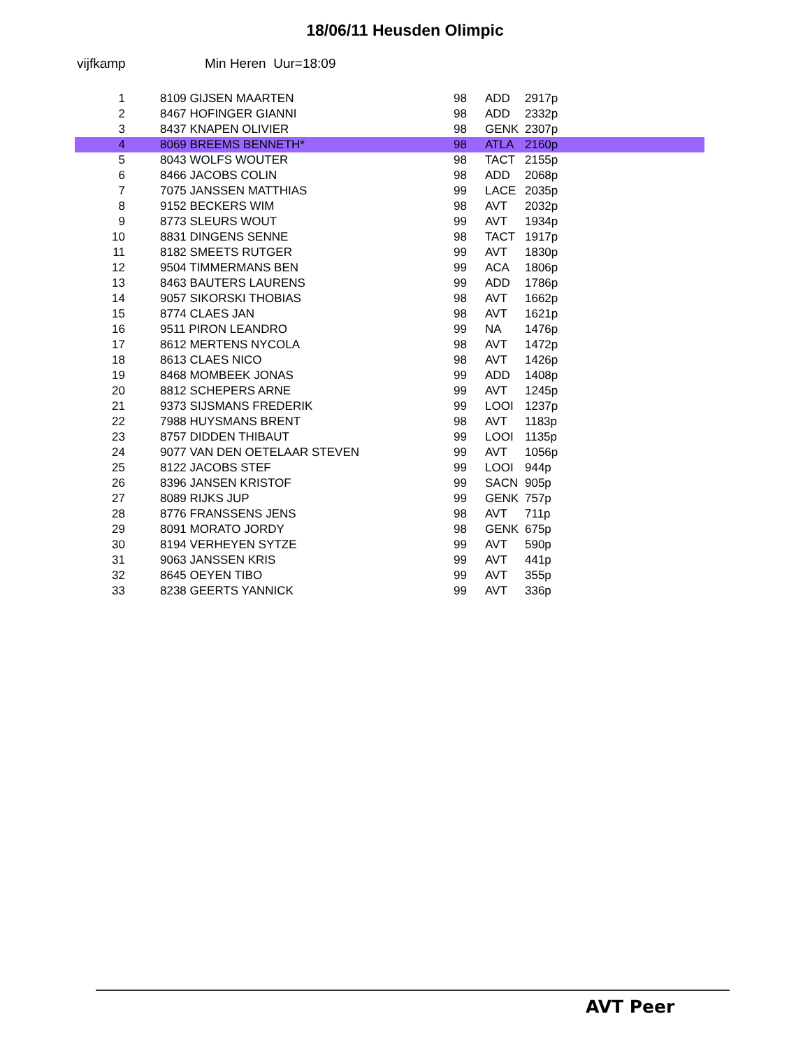18/06/11 Heusden Olimpic
vijfkamp Min Heren Uur=18:09
| 1 | 8109 GIJSEN MAARTEN | 98 | ADD | 2917p |
| 2 | 8467 HOFINGER GIANNI | 98 | ADD | 2332p |
| 3 | 8437 KNAPEN OLIVIER | 98 | GENK | 2307p |
| 4 | 8069 BREEMS BENNETH* | 98 | ATLA | 2160p |
| 5 | 8043 WOLFS WOUTER | 98 | TACT | 2155p |
| 6 | 8466 JACOBS COLIN | 98 | ADD | 2068p |
| 7 | 7075 JANSSEN MATTHIAS | 99 | LACE | 2035p |
| 8 | 9152 BECKERS WIM | 98 | AVT | 2032p |
| 9 | 8773 SLEURS WOUT | 99 | AVT | 1934p |
| 10 | 8831 DINGENS SENNE | 98 | TACT | 1917p |
| 11 | 8182 SMEETS RUTGER | 99 | AVT | 1830p |
| 12 | 9504 TIMMERMANS BEN | 99 | ACA | 1806p |
| 13 | 8463 BAUTERS LAURENS | 99 | ADD | 1786p |
| 14 | 9057 SIKORSKI THOBIAS | 98 | AVT | 1662p |
| 15 | 8774 CLAES JAN | 98 | AVT | 1621p |
| 16 | 9511 PIRON LEANDRO | 99 | NA | 1476p |
| 17 | 8612 MERTENS NYCOLA | 98 | AVT | 1472p |
| 18 | 8613 CLAES NICO | 98 | AVT | 1426p |
| 19 | 8468 MOMBEEK JONAS | 99 | ADD | 1408p |
| 20 | 8812 SCHEPERS ARNE | 99 | AVT | 1245p |
| 21 | 9373 SIJSMANS FREDERIK | 99 | LOOI | 1237p |
| 22 | 7988 HUYSMANS BRENT | 98 | AVT | 1183p |
| 23 | 8757 DIDDEN THIBAUT | 99 | LOOI | 1135p |
| 24 | 9077 VAN DEN OETELAAR STEVEN | 99 | AVT | 1056p |
| 25 | 8122 JACOBS STEF | 99 | LOOI | 944p |
| 26 | 8396 JANSEN KRISTOF | 99 | SACN | 905p |
| 27 | 8089 RIJKS JUP | 99 | GENK | 757p |
| 28 | 8776 FRANSSENS JENS | 98 | AVT | 711p |
| 29 | 8091 MORATO JORDY | 98 | GENK | 675p |
| 30 | 8194 VERHEYEN SYTZE | 99 | AVT | 590p |
| 31 | 9063 JANSSEN KRIS | 99 | AVT | 441p |
| 32 | 8645 OEYEN TIBO | 99 | AVT | 355p |
| 33 | 8238 GEERTS YANNICK | 99 | AVT | 336p |
AVT Peer